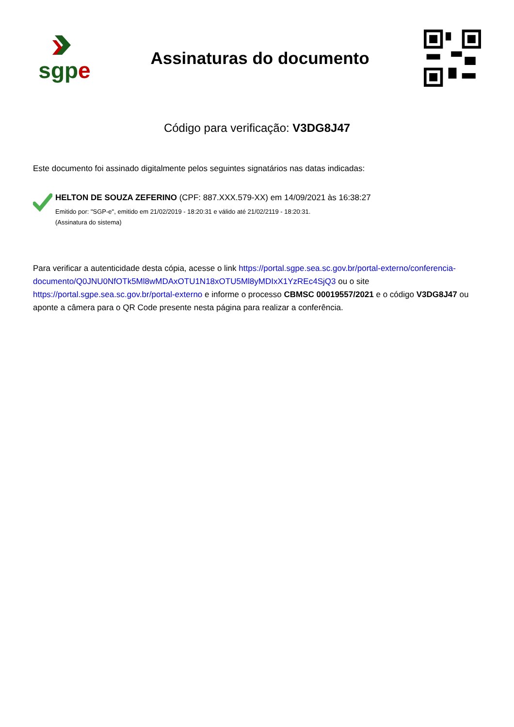sgp e
Assinaturas do documento
Código para verificação: V3DG8J47
Este documento foi assinado digitalmente pelos seguintes signatários nas datas indicadas:
HELTON DE SOUZA ZEFERINO (CPF: 887.XXX.579-XX) em 14/09/2021 às 16:38:27
Emitido por: "SGP-e", emitido em 21/02/2019 - 18:20:31 e válido até 21/02/2119 - 18:20:31.
(Assinatura do sistema)
Para verificar a autenticidade desta cópia, acesse o link https://portal.sgpe.sea.sc.gov.br/portal-externo/conferencia-documento/Q0JNU0NfOTk5Ml8wMDAxOTU1N18xOTU5Ml8yMDIxX1YzREc4SjQ3 ou o site https://portal.sgpe.sea.sc.gov.br/portal-externo e informe o processo CBMSC 00019557/2021 e o código V3DG8J47 ou aponte a câmera para o QR Code presente nesta página para realizar a conferência.